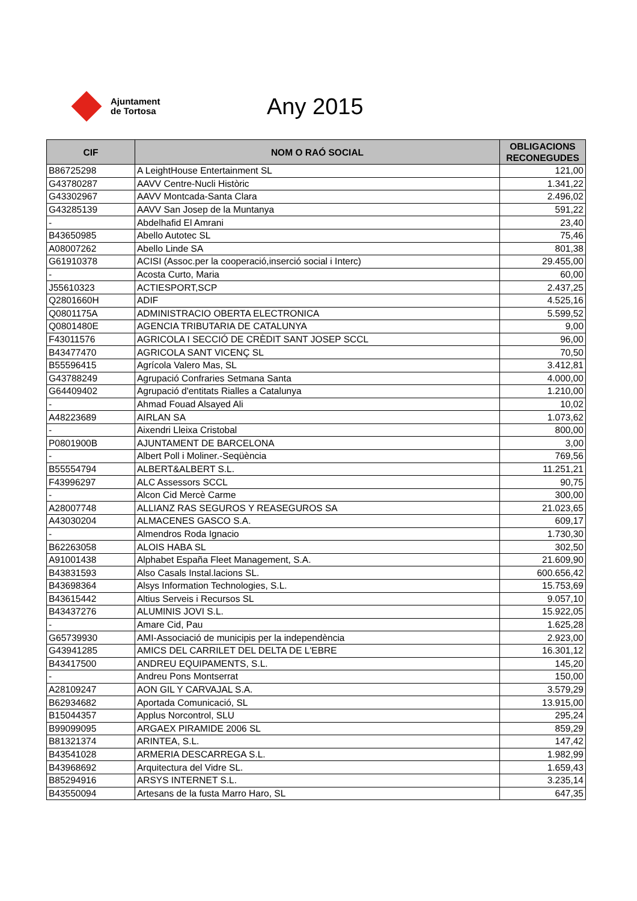Ajuntament
de Tortosa
Any 2015
| CIF | NOM O RAÓ SOCIAL | OBLIGACIONS RECONEGUDES |
| --- | --- | --- |
| B86725298 | A LeightHouse Entertainment SL | 121,00 |
| G43780287 | AAVV Centre-Nucli Històric | 1.341,22 |
| G43302967 | AAVV Montcada-Santa Clara | 2.496,02 |
| G43285139 | AAVV San Josep de la Muntanya | 591,22 |
| - | Abdelhafid El Amrani | 23,40 |
| B43650985 | Abello Autotec SL | 75,46 |
| A08007262 | Abello Linde SA | 801,38 |
| G61910378 | ACISI (Assoc.per la cooperació,inserció social i Interc) | 29.455,00 |
| - | Acosta Curto, Maria | 60,00 |
| J55610323 | ACTIESPORT,SCP | 2.437,25 |
| Q2801660H | ADIF | 4.525,16 |
| Q0801175A | ADMINISTRACIO OBERTA ELECTRONICA | 5.599,52 |
| Q0801480E | AGENCIA TRIBUTARIA DE CATALUNYA | 9,00 |
| F43011576 | AGRICOLA I SECCIÓ DE CRÈDIT SANT JOSEP SCCL | 96,00 |
| B43477470 | AGRICOLA SANT VICENÇ SL | 70,50 |
| B55596415 | Agrícola Valero Mas, SL | 3.412,81 |
| G43788249 | Agrupació Confraries Setmana Santa | 4.000,00 |
| G64409402 | Agrupació d'entitats Rialles a Catalunya | 1.210,00 |
| - | Ahmad Fouad Alsayed Ali | 10,02 |
| A48223689 | AIRLAN SA | 1.073,62 |
| - | Aixendri Lleixa Cristobal | 800,00 |
| P0801900B | AJUNTAMENT DE BARCELONA | 3,00 |
| - | Albert Poll i Moliner.-Seqüència | 769,56 |
| B55554794 | ALBERT&ALBERT S.L. | 11.251,21 |
| F43996297 | ALC Assessors SCCL | 90,75 |
| - | Alcon Cid Mercè Carme | 300,00 |
| A28007748 | ALLIANZ RAS SEGUROS Y REASEGUROS SA | 21.023,65 |
| A43030204 | ALMACENES GASCO S.A. | 609,17 |
| - | Almendros Roda Ignacio | 1.730,30 |
| B62263058 | ALOIS HABA SL | 302,50 |
| A91001438 | Alphabet España Fleet Management, S.A. | 21.609,90 |
| B43831593 | Also Casals Instal.lacions SL. | 600.656,42 |
| B43698364 | Alsys Information Technologies, S.L. | 15.753,69 |
| B43615442 | Altius Serveis i Recursos SL | 9.057,10 |
| B43437276 | ALUMINIS JOVI S.L. | 15.922,05 |
| - | Amare Cid, Pau | 1.625,28 |
| G65739930 | AMI-Associació de municipis per la independència | 2.923,00 |
| G43941285 | AMICS DEL CARRILET DEL DELTA DE L'EBRE | 16.301,12 |
| B43417500 | ANDREU EQUIPAMENTS, S.L. | 145,20 |
| - | Andreu Pons Montserrat | 150,00 |
| A28109247 | AON GIL Y CARVAJAL S.A. | 3.579,29 |
| B62934682 | Aportada Comunicació, SL | 13.915,00 |
| B15044357 | Applus Norcontrol, SLU | 295,24 |
| B99099095 | ARGAEX PIRAMIDE 2006 SL | 859,29 |
| B81321374 | ARINTEA, S.L. | 147,42 |
| B43541028 | ARMERIA DESCARREGA S.L. | 1.982,99 |
| B43968692 | Arquitectura del Vidre SL. | 1.659,43 |
| B85294916 | ARSYS INTERNET S.L. | 3.235,14 |
| B43550094 | Artesans de la fusta Marro Haro, SL | 647,35 |